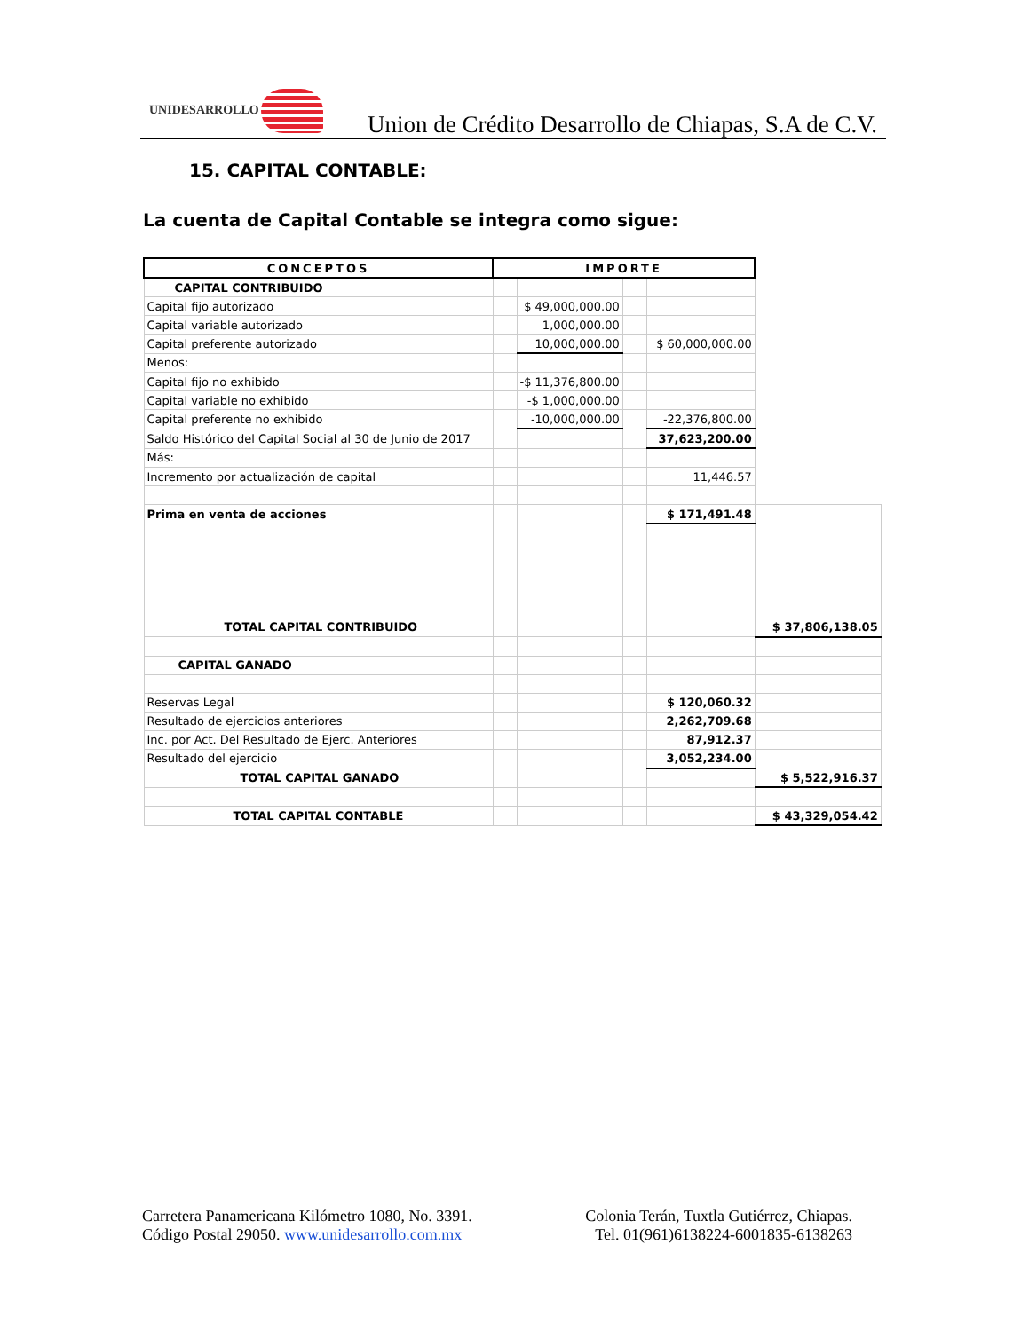UNIDESARROLLO
Union de Crédito Desarrollo de Chiapas, S.A de C.V.
15. CAPITAL CONTABLE:
La cuenta de Capital Contable se integra como sigue:
| CONCEPTOS | IMPORTE | | | | |
| CAPITAL CONTRIBUIDO | | | | | |
| Capital fijo autorizado | | $ 49,000,000.00 | | | |
| Capital variable autorizado | | 1,000,000.00 | | | |
| Capital preferente autorizado | | 10,000,000.00 | | $ 60,000,000.00 | |
| Menos: | | | | | |
| Capital fijo no exhibido | | -$ 11,376,800.00 | | | |
| Capital variable no exhibido | | -$ 1,000,000.00 | | | |
| Capital preferente no exhibido | | -10,000,000.00 | | -22,376,800.00 | |
| Saldo Histórico del Capital Social al 30 de Junio de 2017 | | | | 37,623,200.00 | |
| Más: | | | | | |
| Incremento por actualización de capital | | | | 11,446.57 | |
| Prima en venta de acciones | | | | $ 171,491.48 | |
| TOTAL CAPITAL CONTRIBUIDO | | | | | $ 37,806,138.05 |
| CAPITAL GANADO | | | | | |
| Reservas Legal | | | | $ 120,060.32 | |
| Resultado de ejercicios anteriores | | | | 2,262,709.68 | |
| Inc. por Act. Del Resultado de Ejerc. Anteriores | | | | 87,912.37 | |
| Resultado del ejercicio | | | | 3,052,234.00 | |
| TOTAL CAPITAL GANADO | | | | | $ 5,522,916.37 |
| TOTAL CAPITAL CONTABLE | | | | | $ 43,329,054.42 |
Carretera Panamericana Kilómetro 1080, No. 3391.
Código Postal 29050. www.unidesarrollo.com.mx
Colonia Terán, Tuxtla Gutiérrez, Chiapas.
Tel. 01(961)6138224-6001835-6138263